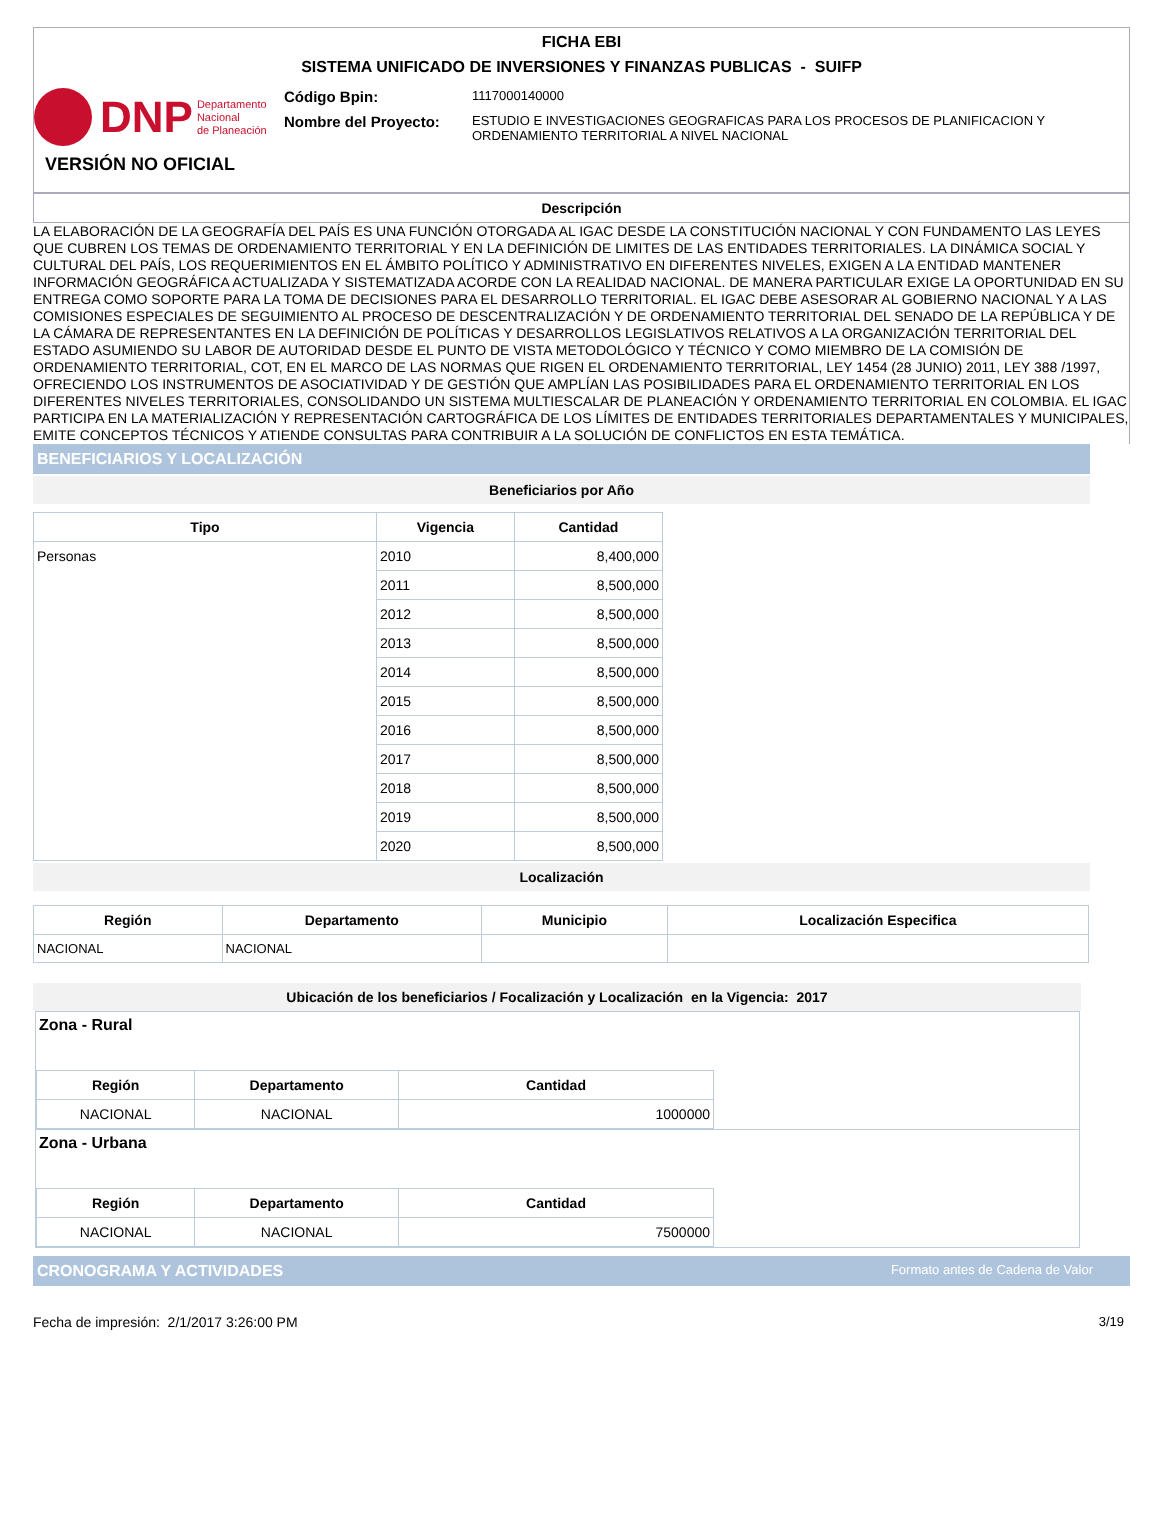FICHA EBI
SISTEMA UNIFICADO DE INVERSIONES Y FINANZAS PUBLICAS - SUIFP
DNP Departamento
Nacional
de Planeación
Código Bpin:
1117000140000
Nombre del Proyecto:
ESTUDIO E INVESTIGACIONES GEOGRAFICAS PARA LOS PROCESOS DE PLANIFICACION Y ORDENAMIENTO TERRITORIAL A NIVEL NACIONAL
VERSIÓN NO OFICIAL
Descripción
LA ELABORACIÓN DE LA GEOGRAFÍA DEL PAÍS ES UNA FUNCIÓN OTORGADA AL IGAC DESDE LA CONSTITUCIÓN NACIONAL Y CON FUNDAMENTO LAS LEYES QUE CUBREN LOS TEMAS DE ORDENAMIENTO TERRITORIAL Y EN LA DEFINICIÓN DE LIMITES DE LAS ENTIDADES TERRITORIALES. LA DINÁMICA SOCIAL Y CULTURAL DEL PAÍS, LOS REQUERIMIENTOS EN EL ÁMBITO POLÍTICO Y ADMINISTRATIVO EN DIFERENTES NIVELES, EXIGEN A LA ENTIDAD MANTENER INFORMACIÓN GEOGRÁFICA ACTUALIZADA Y SISTEMATIZADA ACORDE CON LA REALIDAD NACIONAL. DE MANERA PARTICULAR EXIGE LA OPORTUNIDAD EN SU ENTREGA COMO SOPORTE PARA LA TOMA DE DECISIONES PARA EL DESARROLLO TERRITORIAL. EL IGAC DEBE ASESORAR AL GOBIERNO NACIONAL Y A LAS COMISIONES ESPECIALES DE SEGUIMIENTO AL PROCESO DE DESCENTRALIZACIÓN Y DE ORDENAMIENTO TERRITORIAL DEL SENADO DE LA REPÚBLICA Y DE LA CÁMARA DE REPRESENTANTES EN LA DEFINICIÓN DE POLÍTICAS Y DESARROLLOS LEGISLATIVOS RELATIVOS A LA ORGANIZACIÓN TERRITORIAL DEL ESTADO ASUMIENDO SU LABOR DE AUTORIDAD DESDE EL PUNTO DE VISTA METODOLÓGICO Y TÉCNICO Y COMO MIEMBRO DE LA COMISIÓN DE ORDENAMIENTO TERRITORIAL, COT, EN EL MARCO DE LAS NORMAS QUE RIGEN EL ORDENAMIENTO TERRITORIAL, LEY 1454 (28 JUNIO) 2011, LEY 388 /1997, OFRECIENDO LOS INSTRUMENTOS DE ASOCIATIVIDAD Y DE GESTIÓN QUE AMPLÍAN LAS POSIBILIDADES PARA EL ORDENAMIENTO TERRITORIAL EN LOS DIFERENTES NIVELES TERRITORIALES, CONSOLIDANDO UN SISTEMA MULTIESCALAR DE PLANEACIÓN Y ORDENAMIENTO TERRITORIAL EN COLOMBIA. EL IGAC PARTICIPA EN LA MATERIALIZACIÓN Y REPRESENTACIÓN CARTOGRÁFICA DE LOS LÍMITES DE ENTIDADES TERRITORIALES DEPARTAMENTALES Y MUNICIPALES, EMITE CONCEPTOS TÉCNICOS Y ATIENDE CONSULTAS PARA CONTRIBUIR A LA SOLUCIÓN DE CONFLICTOS EN ESTA TEMÁTICA.
BENEFICIARIOS Y LOCALIZACIÓN
Beneficiarios por Año
| Tipo | Vigencia | Cantidad |
| --- | --- | --- |
| Personas | 2010 | 8,400,000 |
| | 2011 | 8,500,000 |
| | 2012 | 8,500,000 |
| | 2013 | 8,500,000 |
| | 2014 | 8,500,000 |
| | 2015 | 8,500,000 |
| | 2016 | 8,500,000 |
| | 2017 | 8,500,000 |
| | 2018 | 8,500,000 |
| | 2019 | 8,500,000 |
| | 2020 | 8,500,000 |
Localización
| Región | Departamento | Municipio | Localización Especifica |
| --- | --- | --- | --- |
| NACIONAL | NACIONAL | | |
Ubicación de los beneficiarios / Focalización y Localización en la Vigencia: 2017
Zona - Rural
| Región | Departamento | Cantidad |
| --- | --- | --- |
| NACIONAL | NACIONAL | 1000000 |
Zona - Urbana
| Región | Departamento | Cantidad |
| --- | --- | --- |
| NACIONAL | NACIONAL | 7500000 |
CRONOGRAMA Y ACTIVIDADES Formato antes de Cadena de Valor
Fecha de impresión: 2/1/2017 3:26:00 PM 3/19